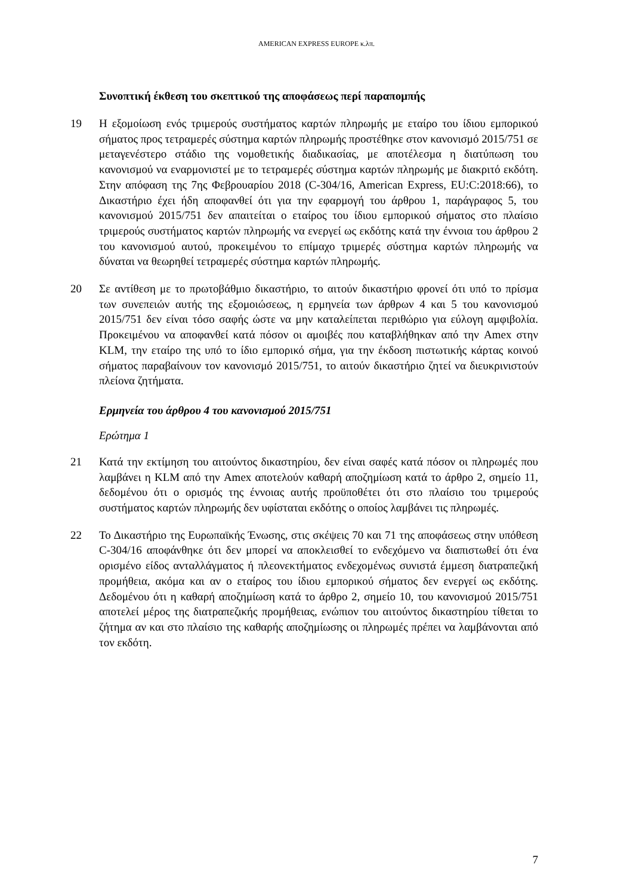AMERICAN EXPRESS EUROPE κ.λπ.
Συνοπτική έκθεση του σκεπτικού της αποφάσεως περί παραπομπής
19 Η εξομοίωση ενός τριμερούς συστήματος καρτών πληρωμής με εταίρο του ίδιου εμπορικού σήματος προς τετραμερές σύστημα καρτών πληρωμής προστέθηκε στον κανονισμό 2015/751 σε μεταγενέστερο στάδιο της νομοθετικής διαδικασίας, με αποτέλεσμα η διατύπωση του κανονισμού να εναρμονιστεί με το τετραμερές σύστημα καρτών πληρωμής με διακριτό εκδότη. Στην απόφαση της 7ης Φεβρουαρίου 2018 (C-304/16, American Express, EU:C:2018:66), το Δικαστήριο έχει ήδη αποφανθεί ότι για την εφαρμογή του άρθρου 1, παράγραφος 5, του κανονισμού 2015/751 δεν απαιτείται ο εταίρος του ίδιου εμπορικού σήματος στο πλαίσιο τριμερούς συστήματος καρτών πληρωμής να ενεργεί ως εκδότης κατά την έννοια του άρθρου 2 του κανονισμού αυτού, προκειμένου το επίμαχο τριμερές σύστημα καρτών πληρωμής να δύναται να θεωρηθεί τετραμερές σύστημα καρτών πληρωμής.
20 Σε αντίθεση με το πρωτοβάθμιο δικαστήριο, το αιτούν δικαστήριο φρονεί ότι υπό το πρίσμα των συνεπειών αυτής της εξομοιώσεως, η ερμηνεία των άρθρων 4 και 5 του κανονισμού 2015/751 δεν είναι τόσο σαφής ώστε να μην καταλείπεται περιθώριο για εύλογη αμφιβολία. Προκειμένου να αποφανθεί κατά πόσον οι αμοιβές που καταβλήθηκαν από την Amex στην KLM, την εταίρο της υπό το ίδιο εμπορικό σήμα, για την έκδοση πιστωτικής κάρτας κοινού σήματος παραβαίνουν τον κανονισμό 2015/751, το αιτούν δικαστήριο ζητεί να διευκρινιστούν πλείονα ζητήματα.
Ερμηνεία του άρθρου 4 του κανονισμού 2015/751
Ερώτημα 1
21 Κατά την εκτίμηση του αιτούντος δικαστηρίου, δεν είναι σαφές κατά πόσον οι πληρωμές που λαμβάνει η KLM από την Amex αποτελούν καθαρή αποζημίωση κατά το άρθρο 2, σημείο 11, δεδομένου ότι ο ορισμός της έννοιας αυτής προϋποθέτει ότι στο πλαίσιο του τριμερούς συστήματος καρτών πληρωμής δεν υφίσταται εκδότης ο οποίος λαμβάνει τις πληρωμές.
22 Το Δικαστήριο της Ευρωπαϊκής Ένωσης, στις σκέψεις 70 και 71 της αποφάσεως στην υπόθεση C-304/16 αποφάνθηκε ότι δεν μπορεί να αποκλεισθεί το ενδεχόμενο να διαπιστωθεί ότι ένα ορισμένο είδος ανταλλάγματος ή πλεονεκτήματος ενδεχομένως συνιστά έμμεση διατραπεζική προμήθεια, ακόμα και αν ο εταίρος του ίδιου εμπορικού σήματος δεν ενεργεί ως εκδότης. Δεδομένου ότι η καθαρή αποζημίωση κατά το άρθρο 2, σημείο 10, του κανονισμού 2015/751 αποτελεί μέρος της διατραπεζικής προμήθειας, ενώπιον του αιτούντος δικαστηρίου τίθεται το ζήτημα αν και στο πλαίσιο της καθαρής αποζημίωσης οι πληρωμές πρέπει να λαμβάνονται από τον εκδότη.
7